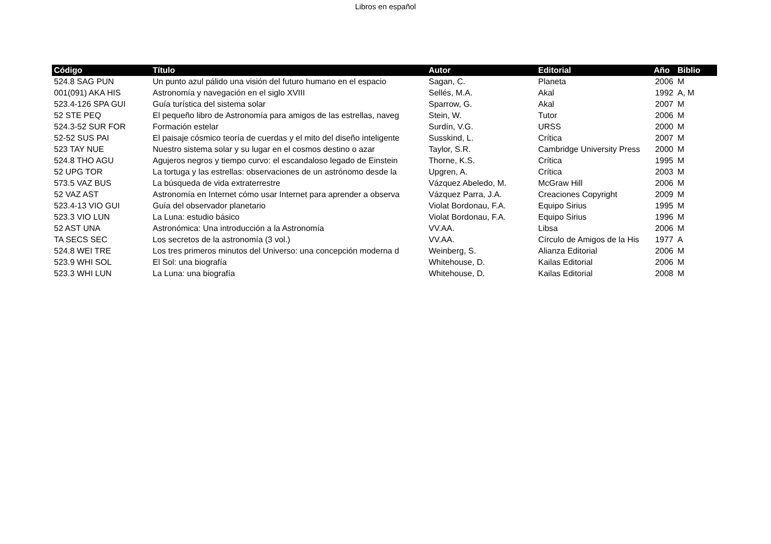Libros en español
| Código | Título | Autor | Editorial | Año | Biblio |
| --- | --- | --- | --- | --- | --- |
| 524.8 SAG PUN | Un punto azul pálido una visión del futuro humano en el espacio | Sagan, C. | Planeta | 2006 | M |
| 001(091) AKA HIS | Astronomía y navegación en el siglo XVIII | Sellés, M.A. | Akal | 1992 | A, M |
| 523.4-126 SPA GUI | Guía turística del sistema solar | Sparrow, G. | Akal | 2007 | M |
| 52 STE PEQ | El pequeño libro de Astronomía para amigos de las estrellas, naveg | Stein, W. | Tutor | 2006 | M |
| 524.3-52 SUR FOR | Formación estelar | Surdín, V.G. | URSS | 2000 | M |
| 52-52 SUS PAI | El paisaje cósmico teoría de cuerdas y el mito del diseño inteligente | Susskind, L. | Crítica | 2007 | M |
| 523 TAY NUE | Nuestro sistema solar y su lugar en el cosmos destino o azar | Taylor, S.R. | Cambridge University Press | 2000 | M |
| 524.8 THO AGU | Agujeros negros y tiempo curvo: el escandaloso legado de Einstein | Thorne, K.S. | Crítica | 1995 | M |
| 52 UPG TOR | La tortuga y las estrellas: observaciones de un astrónomo desde la | Upgren, A. | Crítica | 2003 | M |
| 573.5 VAZ BUS | La búsqueda de vida extraterrestre | Vázquez Abeledo, M. | McGraw Hill | 2006 | M |
| 52 VAZ AST | Astronomía en Internet cómo usar Internet para aprender a observa | Vázquez Parra, J.A. | Creaciones Copyright | 2009 | M |
| 523.4-13 VIO GUI | Guía del observador planetario | Violat Bordonau, F.A. | Equipo Sirius | 1995 | M |
| 523.3 VIO LUN | La Luna: estudio básico | Violat Bordonau, F.A. | Equipo Sirius | 1996 | M |
| 52 AST UNA | Astronómica: Una introducción a la Astronomía | VV.AA. | Libsa | 2006 | M |
| TA SECS SEC | Los secretos de la astronomía (3 vol.) | VV.AA. | Círculo de Amigos de la His | 1977 | A |
| 524.8 WEI TRE | Los tres primeros minutos del Universo: una concepción moderna d | Weinberg, S. | Alianza Editorial | 2006 | M |
| 523.9 WHI SOL | El Sol: una biografía | Whitehouse, D. | Kailas Editorial | 2006 | M |
| 523.3 WHI LUN | La Luna: una biografía | Whitehouse, D. | Kailas Editorial | 2008 | M |